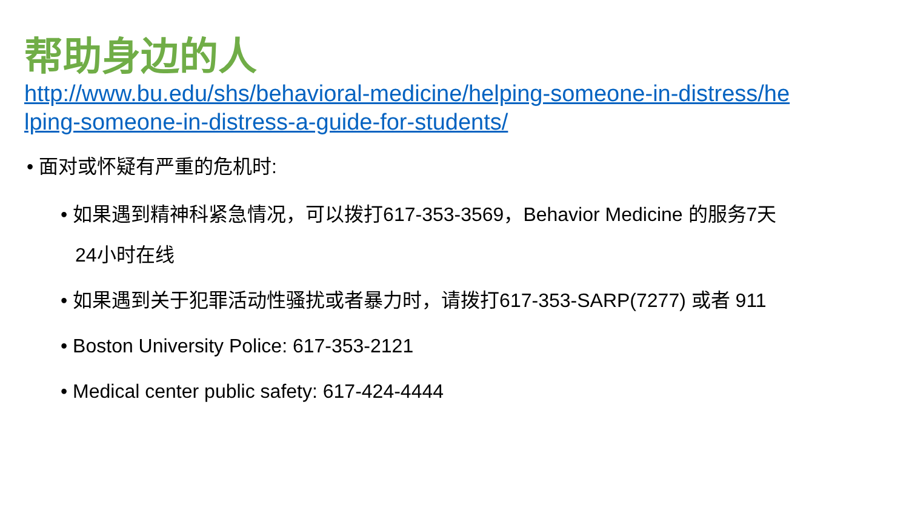帮助身边的人
http://www.bu.edu/shs/behavioral-medicine/helping-someone-in-distress/helping-someone-in-distress-a-guide-for-students/
• 面对或怀疑有严重的危机时:
• 如果遇到精神科紧急情况，可以拨打617-353-3569，Behavior Medicine 的服务7天24小时在线
• 如果遇到关于犯罪活动性骚扰或者暴力时，请拨打617-353-SARP(7277) 或者 911
• Boston University Police: 617-353-2121
• Medical center public safety: 617-424-4444